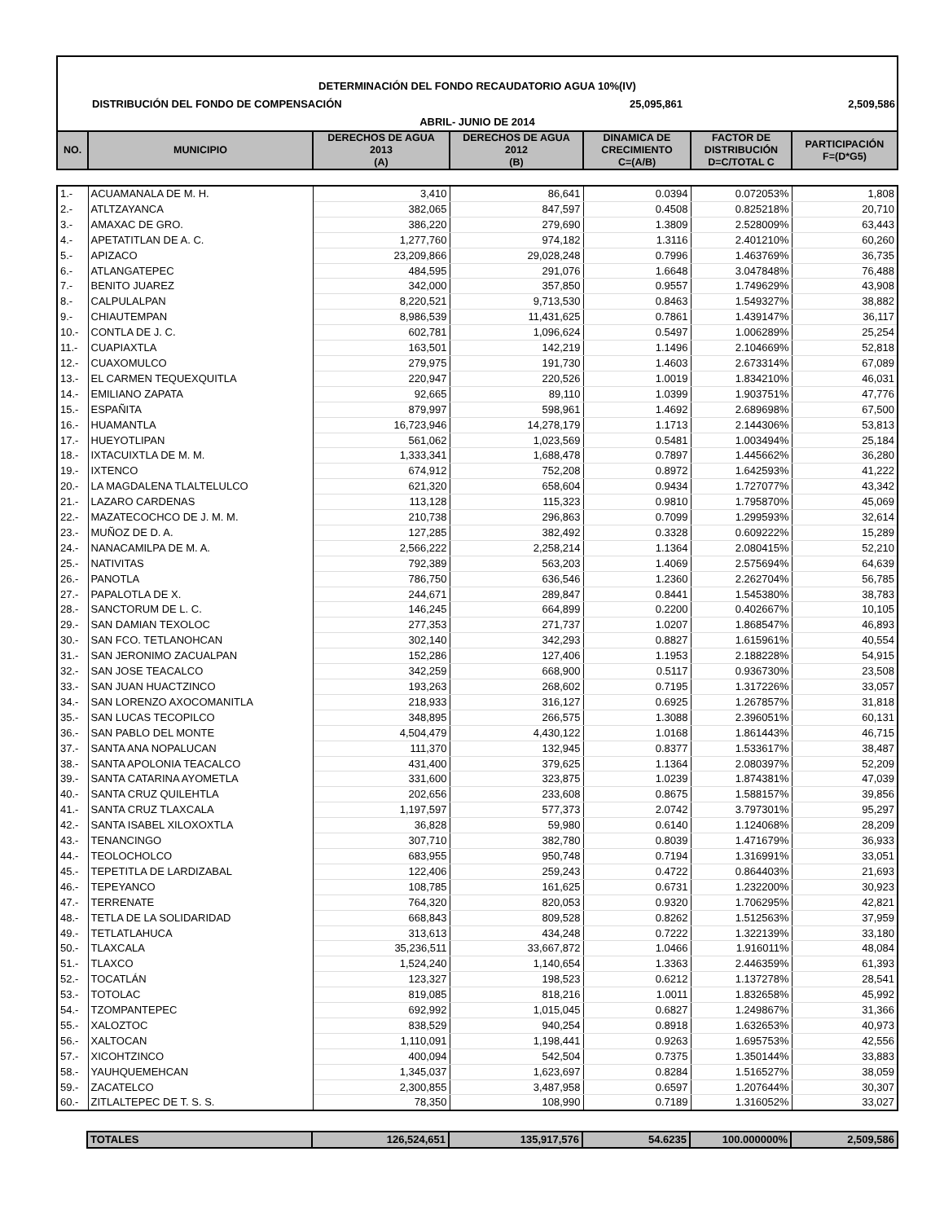DETERMINACIÓN DEL FONDO RECAUDATORIO AGUA 10%(IV)
DISTRIBUCIÓN DEL FONDO DE COMPENSACIÓN 25,095,861 2,509,586
ABRIL- JUNIO DE 2014
| NO. | MUNICIPIO | DERECHOS DE AGUA 2013 (A) | DERECHOS DE AGUA 2012 (B) | DINAMICA DE CRECIMIENTO C=(A/B) | FACTOR DE DISTRIBUCIÓN D=C/TOTAL C | PARTICIPACIÓN F=(D*G5) |
| --- | --- | --- | --- | --- | --- | --- |
| 1.- | ACUAMANALA DE M. H. | 3,410 | 86,641 | 0.0394 | 0.072053% | 1,808 |
| 2.- | ATLTZAYANCA | 382,065 | 847,597 | 0.4508 | 0.825218% | 20,710 |
| 3.- | AMAXAC DE GRO. | 386,220 | 279,690 | 1.3809 | 2.528009% | 63,443 |
| 4.- | APETATITLAN DE A. C. | 1,277,760 | 974,182 | 1.3116 | 2.401210% | 60,260 |
| 5.- | APIZACO | 23,209,866 | 29,028,248 | 0.7996 | 1.463769% | 36,735 |
| 6.- | ATLANGATEPEC | 484,595 | 291,076 | 1.6648 | 3.047848% | 76,488 |
| 7.- | BENITO JUAREZ | 342,000 | 357,850 | 0.9557 | 1.749629% | 43,908 |
| 8.- | CALPULALPAN | 8,220,521 | 9,713,530 | 0.8463 | 1.549327% | 38,882 |
| 9.- | CHIAUTEMPAN | 8,986,539 | 11,431,625 | 0.7861 | 1.439147% | 36,117 |
| 10.- | CONTLA DE J. C. | 602,781 | 1,096,624 | 0.5497 | 1.006289% | 25,254 |
| 11.- | CUAPIAXTLA | 163,501 | 142,219 | 1.1496 | 2.104669% | 52,818 |
| 12.- | CUAXOMULCO | 279,975 | 191,730 | 1.4603 | 2.673314% | 67,089 |
| 13.- | EL CARMEN TEQUEXQUITLA | 220,947 | 220,526 | 1.0019 | 1.834210% | 46,031 |
| 14.- | EMILIANO ZAPATA | 92,665 | 89,110 | 1.0399 | 1.903751% | 47,776 |
| 15.- | ESPAÑITA | 879,997 | 598,961 | 1.4692 | 2.689698% | 67,500 |
| 16.- | HUAMANTLA | 16,723,946 | 14,278,179 | 1.1713 | 2.144306% | 53,813 |
| 17.- | HUEYOTLIPAN | 561,062 | 1,023,569 | 0.5481 | 1.003494% | 25,184 |
| 18.- | IXTACUIXTLA DE M. M. | 1,333,341 | 1,688,478 | 0.7897 | 1.445662% | 36,280 |
| 19.- | IXTENCO | 674,912 | 752,208 | 0.8972 | 1.642593% | 41,222 |
| 20.- | LA MAGDALENA TLALTELULCO | 621,320 | 658,604 | 0.9434 | 1.727077% | 43,342 |
| 21.- | LAZARO CARDENAS | 113,128 | 115,323 | 0.9810 | 1.795870% | 45,069 |
| 22.- | MAZATECOCHCO DE J. M. M. | 210,738 | 296,863 | 0.7099 | 1.299593% | 32,614 |
| 23.- | MUÑOZ DE D. A. | 127,285 | 382,492 | 0.3328 | 0.609222% | 15,289 |
| 24.- | NANACAMILPA DE M. A. | 2,566,222 | 2,258,214 | 1.1364 | 2.080415% | 52,210 |
| 25.- | NATIVITAS | 792,389 | 563,203 | 1.4069 | 2.575694% | 64,639 |
| 26.- | PANOTLA | 786,750 | 636,546 | 1.2360 | 2.262704% | 56,785 |
| 27.- | PAPALOTLA DE X. | 244,671 | 289,847 | 0.8441 | 1.545380% | 38,783 |
| 28.- | SANCTORUM DE L. C. | 146,245 | 664,899 | 0.2200 | 0.402667% | 10,105 |
| 29.- | SAN DAMIAN TEXOLOC | 277,353 | 271,737 | 1.0207 | 1.868547% | 46,893 |
| 30.- | SAN FCO. TETLANOHCAN | 302,140 | 342,293 | 0.8827 | 1.615961% | 40,554 |
| 31.- | SAN JERONIMO ZACUALPAN | 152,286 | 127,406 | 1.1953 | 2.188228% | 54,915 |
| 32.- | SAN JOSE TEACALCO | 342,259 | 668,900 | 0.5117 | 0.936730% | 23,508 |
| 33.- | SAN JUAN HUACTZINCO | 193,263 | 268,602 | 0.7195 | 1.317226% | 33,057 |
| 34.- | SAN LORENZO AXOCOMANITLA | 218,933 | 316,127 | 0.6925 | 1.267857% | 31,818 |
| 35.- | SAN LUCAS TECOPILCO | 348,895 | 266,575 | 1.3088 | 2.396051% | 60,131 |
| 36.- | SAN PABLO DEL MONTE | 4,504,479 | 4,430,122 | 1.0168 | 1.861443% | 46,715 |
| 37.- | SANTA ANA NOPALUCAN | 111,370 | 132,945 | 0.8377 | 1.533617% | 38,487 |
| 38.- | SANTA APOLONIA TEACALCO | 431,400 | 379,625 | 1.1364 | 2.080397% | 52,209 |
| 39.- | SANTA CATARINA AYOMETLA | 331,600 | 323,875 | 1.0239 | 1.874381% | 47,039 |
| 40.- | SANTA CRUZ QUILEHTLA | 202,656 | 233,608 | 0.8675 | 1.588157% | 39,856 |
| 41.- | SANTA CRUZ TLAXCALA | 1,197,597 | 577,373 | 2.0742 | 3.797301% | 95,297 |
| 42.- | SANTA ISABEL XILOXOXTLA | 36,828 | 59,980 | 0.6140 | 1.124068% | 28,209 |
| 43.- | TENANCINGO | 307,710 | 382,780 | 0.8039 | 1.471679% | 36,933 |
| 44.- | TEOLOCHOLCO | 683,955 | 950,748 | 0.7194 | 1.316991% | 33,051 |
| 45.- | TEPETITLA DE LARDIZABAL | 122,406 | 259,243 | 0.4722 | 0.864403% | 21,693 |
| 46.- | TEPEYANCO | 108,785 | 161,625 | 0.6731 | 1.232200% | 30,923 |
| 47.- | TERRENATE | 764,320 | 820,053 | 0.9320 | 1.706295% | 42,821 |
| 48.- | TETLA DE LA SOLIDARIDAD | 668,843 | 809,528 | 0.8262 | 1.512563% | 37,959 |
| 49.- | TETLATLAHUCA | 313,613 | 434,248 | 0.7222 | 1.322139% | 33,180 |
| 50.- | TLAXCALA | 35,236,511 | 33,667,872 | 1.0466 | 1.916011% | 48,084 |
| 51.- | TLAXCO | 1,524,240 | 1,140,654 | 1.3363 | 2.446359% | 61,393 |
| 52.- | TOCATLÁN | 123,327 | 198,523 | 0.6212 | 1.137278% | 28,541 |
| 53.- | TOTOLAC | 819,085 | 818,216 | 1.0011 | 1.832658% | 45,992 |
| 54.- | TZOMPANTEPEC | 692,992 | 1,015,045 | 0.6827 | 1.249867% | 31,366 |
| 55.- | XALOZTOC | 838,529 | 940,254 | 0.8918 | 1.632653% | 40,973 |
| 56.- | XALTOCAN | 1,110,091 | 1,198,441 | 0.9263 | 1.695753% | 42,556 |
| 57.- | XICOHTZINCO | 400,094 | 542,504 | 0.7375 | 1.350144% | 33,883 |
| 58.- | YAUHQUEMEHCAN | 1,345,037 | 1,623,697 | 0.8284 | 1.516527% | 38,059 |
| 59.- | ZACATELCO | 2,300,855 | 3,487,958 | 0.6597 | 1.207644% | 30,307 |
| 60.- | ZITLALTEPEC DE T. S. S. | 78,350 | 108,990 | 0.7189 | 1.316052% | 33,027 |
| | TOTALES | 126,524,651 | 135,917,576 | 54.6235 | 100.000000% | 2,509,586 |